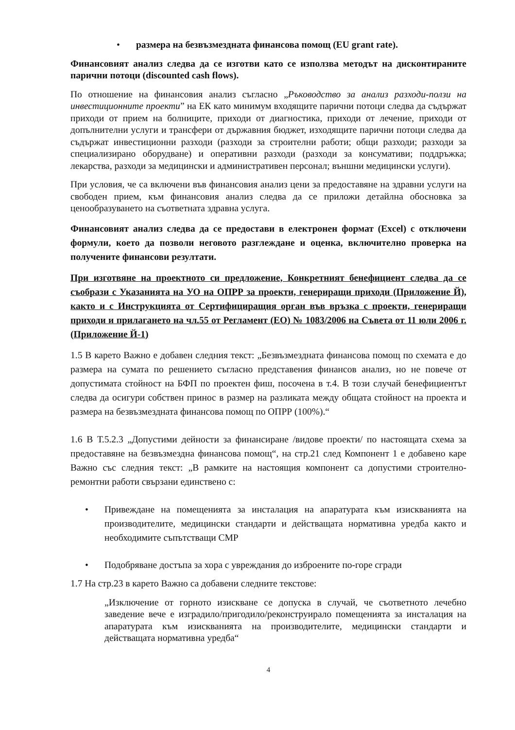• размера на безвъзмездната финансова помощ (EU grant rate).
Финансовият анализ следва да се изготви като се използва методът на дисконтираните парични потоци (discounted cash flows).
По отношение на финансовия анализ съгласно „Ръководство за анализ разходи-ползи на инвестиционните проекти” на ЕК като минимум входящите парични потоци следва да съдържат приходи от прием на болниците, приходи от диагностика, приходи от лечение, приходи от допълнителни услуги и трансфери от държавния бюджет, изходящите парични потоци следва да съдържат инвестиционни разходи (разходи за строителни работи; общи разходи; разходи за специализирано оборудване) и оперативни разходи (разходи за консумативи; поддръжка; лекарства, разходи за медицински и административен персонал; външни медицински услуги).
При условия, че са включени във финансовия анализ цени за предоставяне на здравни услуги на свободен прием, към финансовия анализ следва да се приложи детайлна обосновка за ценообразуването на съответната здравна услуга.
Финансовият анализ следва да се предостави в електронен формат (Excel) с отключени формули, което да позволи неговото разглеждане и оценка, включително проверка на получените финансови резултати.
При изготвяне на проектното си предложение, Конкретният бенефициент следва да се съобрази с Указанията на УО на ОПРР за проекти, генериращи приходи (Приложение Й), както и с Инструкцията от Сертифициращия орган във връзка с проекти, генериращи приходи и прилагането на чл.55 от Регламент (ЕО) № 1083/2006 на Съвета от 11 юли 2006 г. (Приложение Й-1)
1.5 В карето Важно е добавен следния текст: „Безвъзмездната финансова помощ по схемата е до размера на сумата по решението съгласно представения финансов анализ, но не повече от допустимата стойност на БФП по проектен фиш, посочена в т.4. В този случай бенефициентът следва да осигури собствен принос в размер на разликата между общата стойност на проекта и размера на безвъзмездната финансова помощ по ОПРР (100%).“
1.6 В Т.5.2.3 „Допустими дейности за финансиране /видове проекти/ по настоящата схема за предоставяне на безвъзмездна финансова помощ“, на стр.21 след Компонент 1 е добавено каре Важно със следния текст: „В рамките на настоящия компонент са допустими строително-ремонтни работи свързани единствено с:
• Привеждане на помещенията за инсталация на апаратурата към изискванията на производителите, медицински стандарти и действащата нормативна уредба както и необходимите съпътстващи СМР
• Подобряване достъпа за хора с увреждания до изброените по-горе сгради
1.7 На стр.23 в карето Важно са добавени следните текстове:
„Изключение от горното изискване се допуска в случай, че съответното лечебно заведение вече е изградило/пригодило/реконструирало помещенията за инсталация на апаратурата към изискванията на производителите, медицински стандарти и действащата нормативна уредба“
4